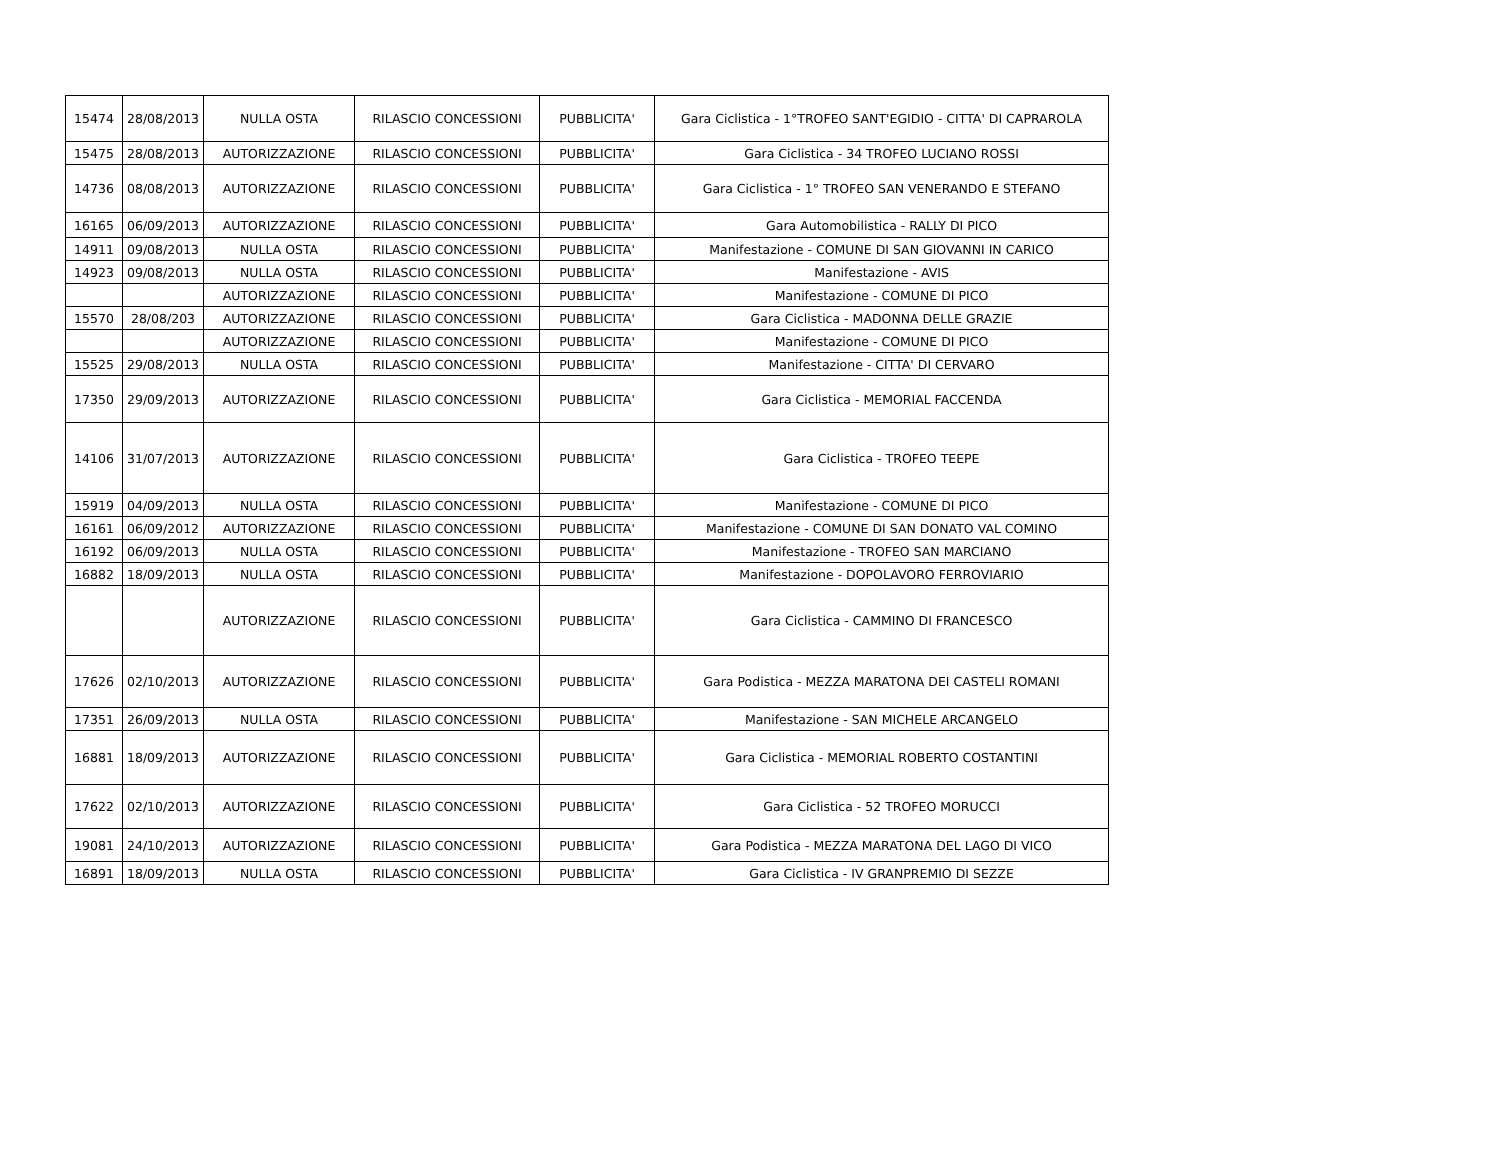| 15474 | 28/08/2013 | NULLA OSTA | RILASCIO CONCESSIONI | PUBBLICITA' | Gara Ciclistica - 1°TROFEO SANT'EGIDIO - CITTA' DI CAPRAROLA |
| 15475 | 28/08/2013 | AUTORIZZAZIONE | RILASCIO CONCESSIONI | PUBBLICITA' | Gara Ciclistica - 34 TROFEO LUCIANO ROSSI |
| 14736 | 08/08/2013 | AUTORIZZAZIONE | RILASCIO CONCESSIONI | PUBBLICITA' | Gara Ciclistica - 1° TROFEO SAN VENERANDO E STEFANO |
| 16165 | 06/09/2013 | AUTORIZZAZIONE | RILASCIO CONCESSIONI | PUBBLICITA' | Gara Automobilistica - RALLY DI PICO |
| 14911 | 09/08/2013 | NULLA OSTA | RILASCIO CONCESSIONI | PUBBLICITA' | Manifestazione - COMUNE DI SAN GIOVANNI IN CARICO |
| 14923 | 09/08/2013 | NULLA OSTA | RILASCIO CONCESSIONI | PUBBLICITA' | Manifestazione - AVIS |
| | | AUTORIZZAZIONE | RILASCIO CONCESSIONI | PUBBLICITA' | Manifestazione - COMUNE DI PICO |
| 15570 | 28/08/203 | AUTORIZZAZIONE | RILASCIO CONCESSIONI | PUBBLICITA' | Gara Ciclistica - MADONNA DELLE GRAZIE |
| | | AUTORIZZAZIONE | RILASCIO CONCESSIONI | PUBBLICITA' | Manifestazione - COMUNE DI PICO |
| 15525 | 29/08/2013 | NULLA OSTA | RILASCIO CONCESSIONI | PUBBLICITA' | Manifestazione - CITTA' DI CERVARO |
| 17350 | 29/09/2013 | AUTORIZZAZIONE | RILASCIO CONCESSIONI | PUBBLICITA' | Gara Ciclistica - MEMORIAL FACCENDA |
| 14106 | 31/07/2013 | AUTORIZZAZIONE | RILASCIO CONCESSIONI | PUBBLICITA' | Gara Ciclistica - TROFEO TEEPE |
| 15919 | 04/09/2013 | NULLA OSTA | RILASCIO CONCESSIONI | PUBBLICITA' | Manifestazione - COMUNE DI PICO |
| 16161 | 06/09/2012 | AUTORIZZAZIONE | RILASCIO CONCESSIONI | PUBBLICITA' | Manifestazione - COMUNE DI SAN DONATO VAL COMINO |
| 16192 | 06/09/2013 | NULLA OSTA | RILASCIO CONCESSIONI | PUBBLICITA' | Manifestazione - TROFEO SAN MARCIANO |
| 16882 | 18/09/2013 | NULLA OSTA | RILASCIO CONCESSIONI | PUBBLICITA' | Manifestazione - DOPOLAVORO FERROVIARIO |
| | | AUTORIZZAZIONE | RILASCIO CONCESSIONI | PUBBLICITA' | Gara Ciclistica - CAMMINO DI FRANCESCO |
| 17626 | 02/10/2013 | AUTORIZZAZIONE | RILASCIO CONCESSIONI | PUBBLICITA' | Gara Podistica - MEZZA MARATONA DEI CASTELI ROMANI |
| 17351 | 26/09/2013 | NULLA OSTA | RILASCIO CONCESSIONI | PUBBLICITA' | Manifestazione - SAN MICHELE ARCANGELO |
| 16881 | 18/09/2013 | AUTORIZZAZIONE | RILASCIO CONCESSIONI | PUBBLICITA' | Gara Ciclistica - MEMORIAL ROBERTO COSTANTINI |
| 17622 | 02/10/2013 | AUTORIZZAZIONE | RILASCIO CONCESSIONI | PUBBLICITA' | Gara Ciclistica - 52 TROFEO MORUCCI |
| 19081 | 24/10/2013 | AUTORIZZAZIONE | RILASCIO CONCESSIONI | PUBBLICITA' | Gara Podistica - MEZZA MARATONA DEL LAGO DI VICO |
| 16891 | 18/09/2013 | NULLA OSTA | RILASCIO CONCESSIONI | PUBBLICITA' | Gara Ciclistica - IV GRANPREMIO DI SEZZE |